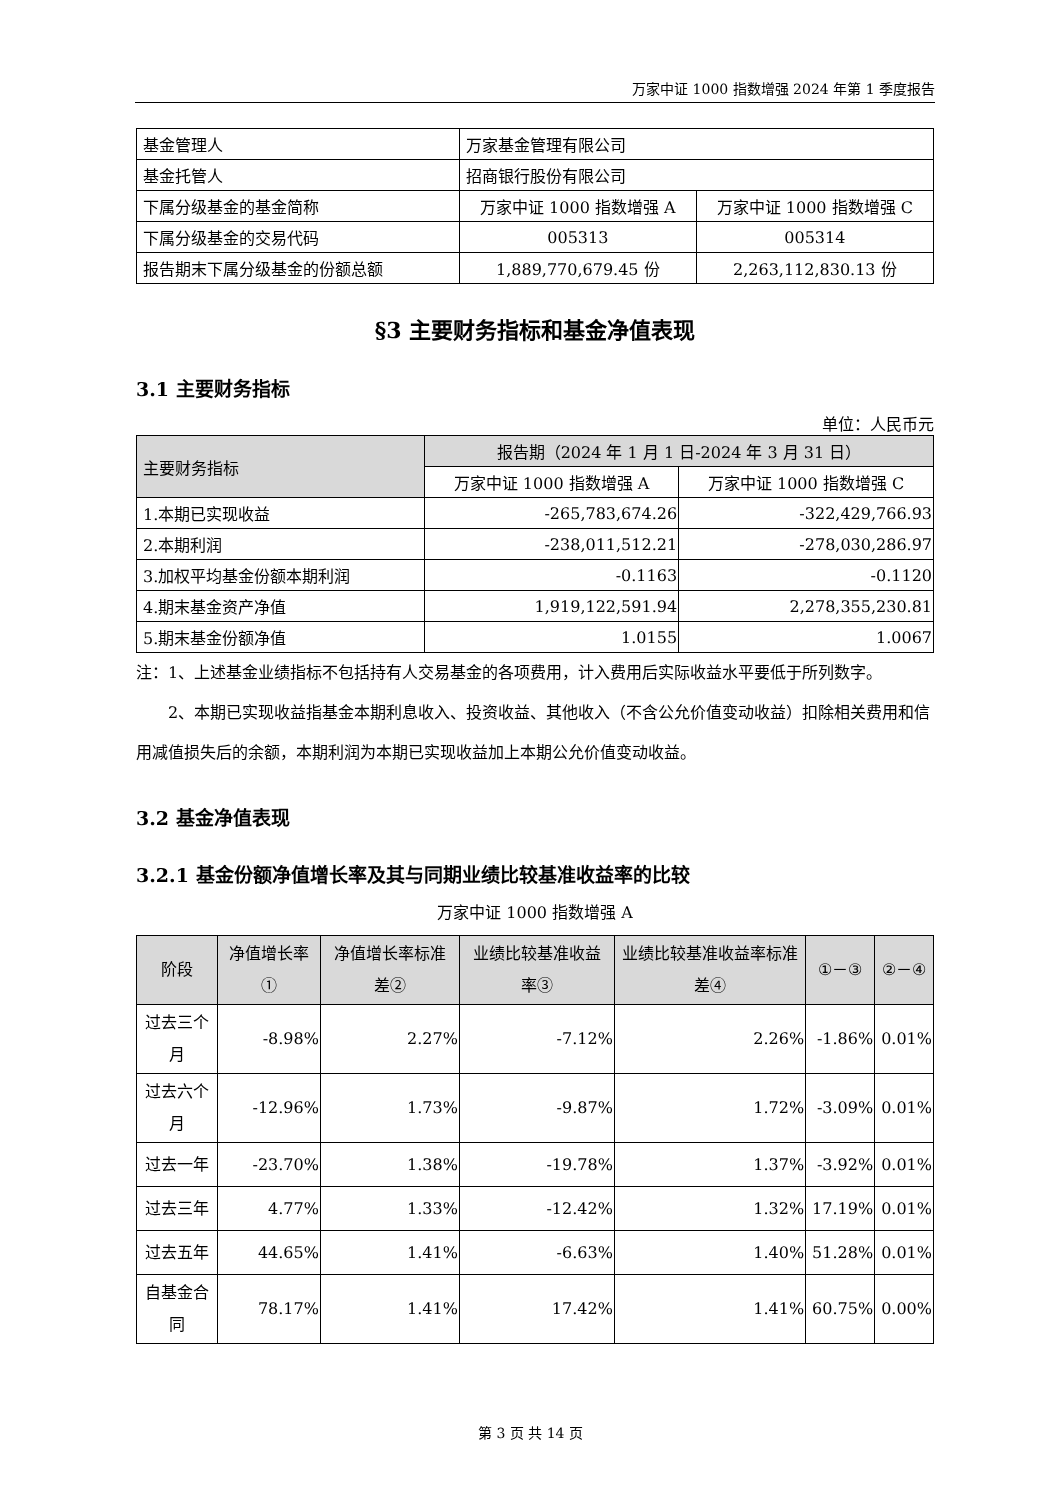万家中证 1000 指数增强 2024 年第 1 季度报告
| 基金管理人 | 万家基金管理有限公司 | |
| 基金托管人 | 招商银行股份有限公司 | |
| 下属分级基金的基金简称 | 万家中证 1000 指数增强 A | 万家中证 1000 指数增强 C |
| 下属分级基金的交易代码 | 005313 | 005314 |
| 报告期末下属分级基金的份额总额 | 1,889,770,679.45 份 | 2,263,112,830.13 份 |
§3 主要财务指标和基金净值表现
3.1 主要财务指标
单位：人民币元
| 主要财务指标 | 报告期（2024 年 1 月 1 日-2024 年 3 月 31 日） | |
| --- | --- | --- |
| | 万家中证 1000 指数增强 A | 万家中证 1000 指数增强 C |
| 1.本期已实现收益 | -265,783,674.26 | -322,429,766.93 |
| 2.本期利润 | -238,011,512.21 | -278,030,286.97 |
| 3.加权平均基金份额本期利润 | -0.1163 | -0.1120 |
| 4.期末基金资产净值 | 1,919,122,591.94 | 2,278,355,230.81 |
| 5.期末基金份额净值 | 1.0155 | 1.0067 |
注：1、上述基金业绩指标不包括持有人交易基金的各项费用，计入费用后实际收益水平要低于所列数字。
2、本期已实现收益指基金本期利息收入、投资收益、其他收入（不含公允价值变动收益）扣除相关费用和信用减值损失后的余额，本期利润为本期已实现收益加上本期公允价值变动收益。
3.2 基金净值表现
3.2.1 基金份额净值增长率及其与同期业绩比较基准收益率的比较
万家中证 1000 指数增强 A
| 阶段 | 净值增长率① | 净值增长率标准差② | 业绩比较基准收益率③ | 业绩比较基准收益率标准差④ | ①－③ | ②－④ |
| --- | --- | --- | --- | --- | --- | --- |
| 过去三个月 | -8.98% | 2.27% | -7.12% | 2.26% | -1.86% | 0.01% |
| 过去六个月 | -12.96% | 1.73% | -9.87% | 1.72% | -3.09% | 0.01% |
| 过去一年 | -23.70% | 1.38% | -19.78% | 1.37% | -3.92% | 0.01% |
| 过去三年 | 4.77% | 1.33% | -12.42% | 1.32% | 17.19% | 0.01% |
| 过去五年 | 44.65% | 1.41% | -6.63% | 1.40% | 51.28% | 0.01% |
| 自基金合同 | 78.17% | 1.41% | 17.42% | 1.41% | 60.75% | 0.00% |
第 3 页 共 14 页